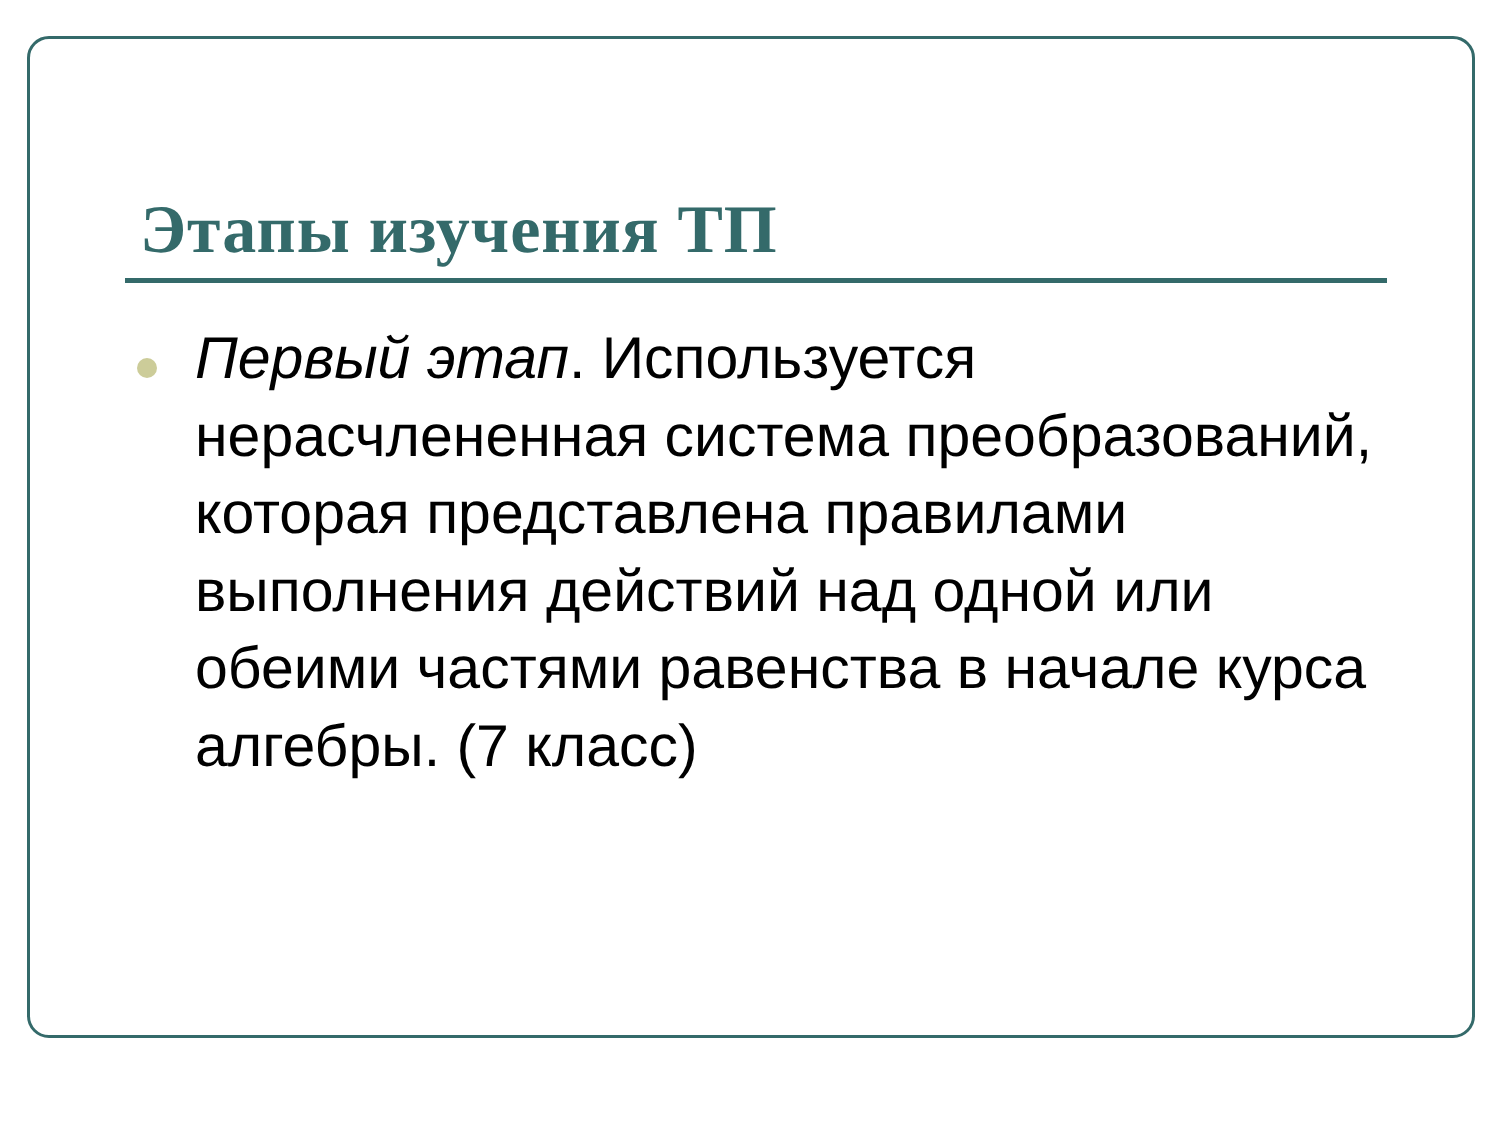Этапы изучения ТП
Первый этап. Используется нерасчлененная система преобразований, которая представлена правилами выполнения действий над одной или обеими частями равенства в начале курса алгебры. (7 класс)